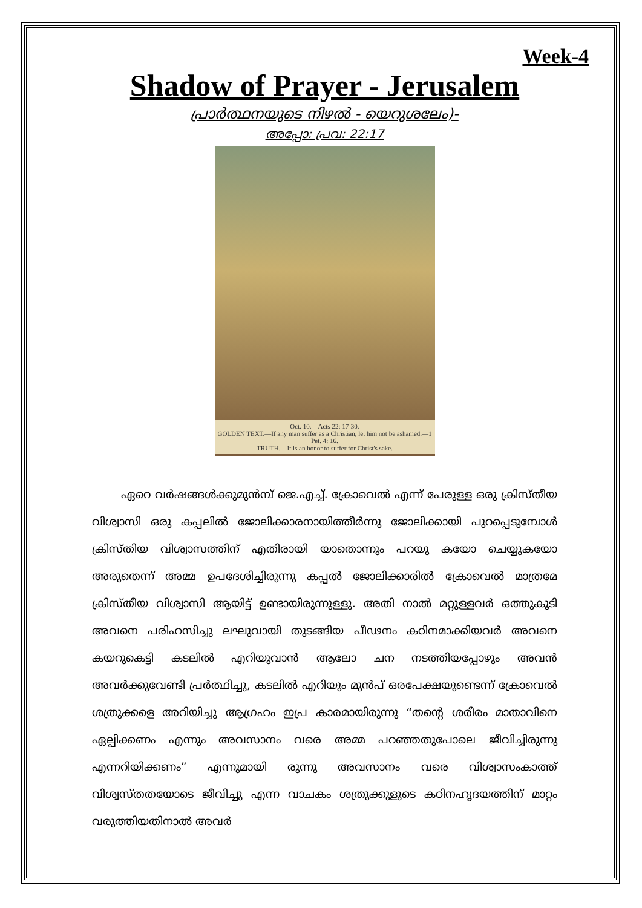Week-4
Shadow of Prayer - Jerusalem
പ്രാർത്ഥനയുടെ നിഴൽ - യെറുശലേം)-
അപ്പോ: പ്രവ: 22:17
Oct. 10.—Acts 22: 17-30.
GOLDEN TEXT.—If any man suffer as a Christian, let him not be ashamed.—1 Pet. 4: 16.
TRUTH.—It is an honor to suffer for Christ's sake.
ഏറെ വർഷങ്ങൾക്കുമുൻമ്പ് ജെ.എച്ച്. ക്രോവെൽ എന്ന് പേരുള്ള ഒരു ക്രിസ്തീയ വിശ്വാസി ഒരു കപ്പലിൽ ജോലിക്കാരനായിത്തീർന്നു ജോലിക്കായി പുറപ്പെടുമ്പോൾ ക്രിസ്തിയ വിശ്വാസത്തിന് എതിരായി യാതൊന്നും പറയു കയോ ചെയ്യുകയോ അരുതെന്ന് അമ്മ ഉപദേശിച്ചിരുന്നു കപ്പൽ ജോലിക്കാരിൽ ക്രോവെൽ മാത്രമേ ക്രിസ്തീയ വിശ്വാസി ആയിട്ട് ഉണ്ടായിരുന്നുള്ളു. അതി നാൽ മറ്റുള്ളവർ ഒത്തുകൂടി അവനെ പരിഹസിച്ചു ലഘുവായി തുടങ്ങിയ പീഢനം കഠിനമാക്കിയവർ അവനെ കയറുകെട്ടി കടലിൽ എറിയുവാൻ ആലോ ചന നടത്തിയപ്പോഴും അവൻ അവർക്കുവേണ്ടി പ്രർത്ഥിച്ചു, കടലിൽ എറിയും മുൻപ് ഒരപേക്ഷയുണ്ടെന്ന് ക്രോവെൽ ശത്രുക്കളെ അറിയിച്ചു ആഗ്രഹം ഇപ്ര കാരമായിരുന്നു “തന്റെ ശരീരം മാതാവിനെ ഏല്പിക്കണം എന്നും അവസാനം വരെ അമ്മ പറഞ്ഞതുപോലെ ജീവിച്ചിരുന്നു എന്നറിയിക്കണം” എന്നുമായി രുന്നു അവസാനം വരെ വിശ്വാസംകാത്ത് വിശ്വസ്തതയോടെ ജീവിച്ചു എന്ന വാചകം ശത്രുക്കുളുടെ കഠിനഹൃദയത്തിന് മാറ്റം വരുത്തിയതിനാൽ അവർ